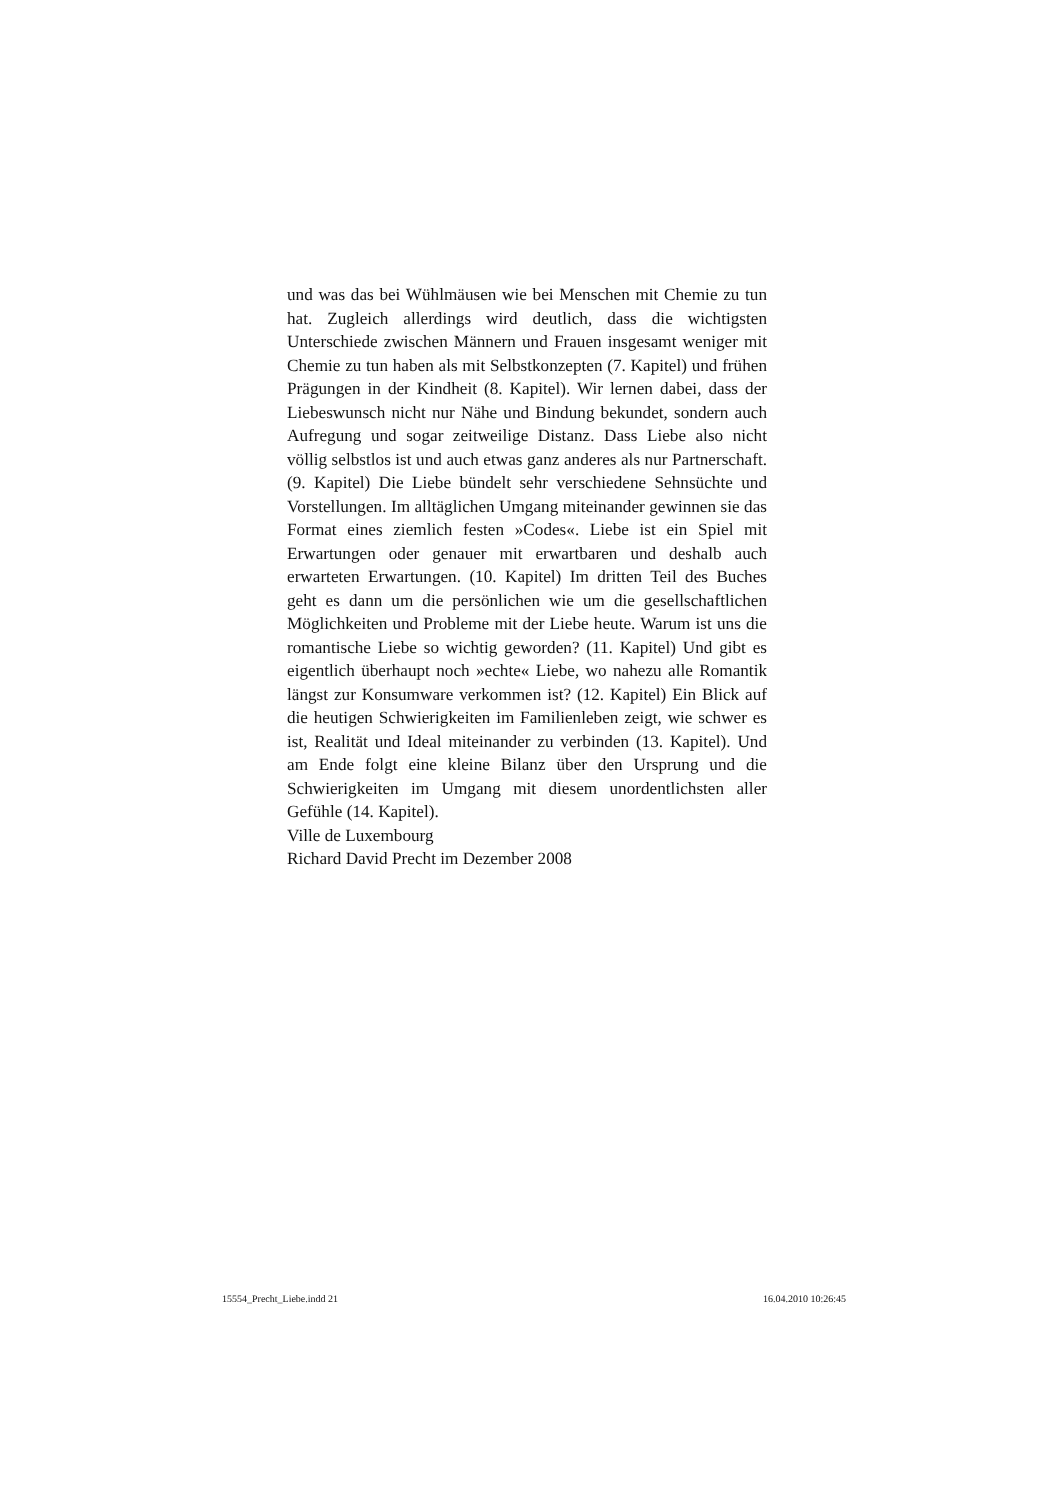und was das bei Wühlmäusen wie bei Menschen mit Chemie zu tun hat. Zugleich allerdings wird deutlich, dass die wichtigsten Unterschiede zwischen Männern und Frauen insgesamt weniger mit Chemie zu tun haben als mit Selbstkonzepten (7. Kapitel) und frühen Prägungen in der Kindheit (8. Kapitel). Wir lernen dabei, dass der Liebeswunsch nicht nur Nähe und Bindung bekundet, sondern auch Aufregung und sogar zeitweilige Distanz. Dass Liebe also nicht völlig selbstlos ist und auch etwas ganz anderes als nur Partnerschaft. (9. Kapitel) Die Liebe bündelt sehr verschiedene Sehnsüchte und Vorstellungen. Im alltäglichen Umgang miteinander gewinnen sie das Format eines ziemlich festen »Codes«. Liebe ist ein Spiel mit Erwartungen oder genauer mit erwartbaren und deshalb auch erwarteten Erwartungen. (10. Kapitel) Im dritten Teil des Buches geht es dann um die persönlichen wie um die gesellschaftlichen Möglichkeiten und Probleme mit der Liebe heute. Warum ist uns die romantische Liebe so wichtig geworden? (11. Kapitel) Und gibt es eigentlich überhaupt noch »echte« Liebe, wo nahezu alle Romantik längst zur Konsumware verkommen ist? (12. Kapitel) Ein Blick auf die heutigen Schwierigkeiten im Familienleben zeigt, wie schwer es ist, Realität und Ideal miteinander zu verbinden (13. Kapitel). Und am Ende folgt eine kleine Bilanz über den Ursprung und die Schwierigkeiten im Umgang mit diesem unordentlichsten aller Gefühle (14. Kapitel).
Ville de Luxembourg
Richard David Precht im Dezember 2008
15554_Precht_Liebe.indd 21 16.04.2010 10:26:45